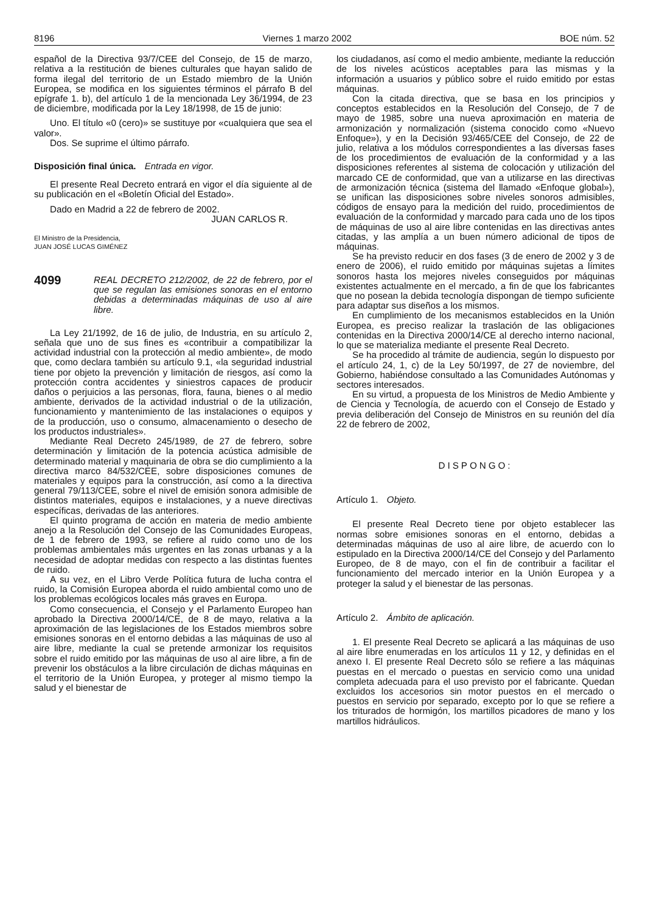8196 Viernes 1 marzo 2002 BOE núm. 52
español de la Directiva 93/7/CEE del Consejo, de 15 de marzo, relativa a la restitución de bienes culturales que hayan salido de forma ilegal del territorio de un Estado miembro de la Unión Europea, se modifica en los siguientes términos el párrafo B del epígrafe 1. b), del artículo 1 de la mencionada Ley 36/1994, de 23 de diciembre, modificada por la Ley 18/1998, de 15 de junio:
Uno. El título «0 (cero)» se sustituye por «cualquiera que sea el valor».
Dos. Se suprime el último párrafo.
Disposición final única. Entrada en vigor.
El presente Real Decreto entrará en vigor el día siguiente al de su publicación en el «Boletín Oficial del Estado».
Dado en Madrid a 22 de febrero de 2002.
JUAN CARLOS R.
El Ministro de la Presidencia,
JUAN JOSÉ LUCAS GIMÉNEZ
4099
REAL DECRETO 212/2002, de 22 de febrero, por el que se regulan las emisiones sonoras en el entorno debidas a determinadas máquinas de uso al aire libre.
La Ley 21/1992, de 16 de julio, de Industria, en su artículo 2, señala que uno de sus fines es «contribuir a compatibilizar la actividad industrial con la protección al medio ambiente», de modo que, como declara también su artículo 9.1, «la seguridad industrial tiene por objeto la prevención y limitación de riesgos, así como la protección contra accidentes y siniestros capaces de producir daños o perjuicios a las personas, flora, fauna, bienes o al medio ambiente, derivados de la actividad industrial o de la utilización, funcionamiento y mantenimiento de las instalaciones o equipos y de la producción, uso o consumo, almacenamiento o desecho de los productos industriales».
Mediante Real Decreto 245/1989, de 27 de febrero, sobre determinación y limitación de la potencia acústica admisible de determinado material y maquinaria de obra se dio cumplimiento a la directiva marco 84/532/CEE, sobre disposiciones comunes de materiales y equipos para la construcción, así como a la directiva general 79/113/CEE, sobre el nivel de emisión sonora admisible de distintos materiales, equipos e instalaciones, y a nueve directivas específicas, derivadas de las anteriores.
El quinto programa de acción en materia de medio ambiente anejo a la Resolución del Consejo de las Comunidades Europeas, de 1 de febrero de 1993, se refiere al ruido como uno de los problemas ambientales más urgentes en las zonas urbanas y a la necesidad de adoptar medidas con respecto a las distintas fuentes de ruido.
A su vez, en el Libro Verde Política futura de lucha contra el ruido, la Comisión Europea aborda el ruido ambiental como uno de los problemas ecológicos locales más graves en Europa.
Como consecuencia, el Consejo y el Parlamento Europeo han aprobado la Directiva 2000/14/CE, de 8 de mayo, relativa a la aproximación de las legislaciones de los Estados miembros sobre emisiones sonoras en el entorno debidas a las máquinas de uso al aire libre, mediante la cual se pretende armonizar los requisitos sobre el ruido emitido por las máquinas de uso al aire libre, a fin de prevenir los obstáculos a la libre circulación de dichas máquinas en el territorio de la Unión Europea, y proteger al mismo tiempo la salud y el bienestar de
los ciudadanos, así como el medio ambiente, mediante la reducción de los niveles acústicos aceptables para las mismas y la información a usuarios y público sobre el ruido emitido por estas máquinas.
Con la citada directiva, que se basa en los principios y conceptos establecidos en la Resolución del Consejo, de 7 de mayo de 1985, sobre una nueva aproximación en materia de armonización y normalización (sistema conocido como «Nuevo Enfoque»), y en la Decisión 93/465/CEE del Consejo, de 22 de julio, relativa a los módulos correspondientes a las diversas fases de los procedimientos de evaluación de la conformidad y a las disposiciones referentes al sistema de colocación y utilización del marcado CE de conformidad, que van a utilizarse en las directivas de armonización técnica (sistema del llamado «Enfoque global»), se unifican las disposiciones sobre niveles sonoros admisibles, códigos de ensayo para la medición del ruido, procedimientos de evaluación de la conformidad y marcado para cada uno de los tipos de máquinas de uso al aire libre contenidas en las directivas antes citadas, y las amplía a un buen número adicional de tipos de máquinas.
Se ha previsto reducir en dos fases (3 de enero de 2002 y 3 de enero de 2006), el ruido emitido por máquinas sujetas a límites sonoros hasta los mejores niveles conseguidos por máquinas existentes actualmente en el mercado, a fin de que los fabricantes que no posean la debida tecnología dispongan de tiempo suficiente para adaptar sus diseños a los mismos.
En cumplimiento de los mecanismos establecidos en la Unión Europea, es preciso realizar la traslación de las obligaciones contenidas en la Directiva 2000/14/CE al derecho interno nacional, lo que se materializa mediante el presente Real Decreto.
Se ha procedido al trámite de audiencia, según lo dispuesto por el artículo 24, 1, c) de la Ley 50/1997, de 27 de noviembre, del Gobierno, habiéndose consultado a las Comunidades Autónomas y sectores interesados.
En su virtud, a propuesta de los Ministros de Medio Ambiente y de Ciencia y Tecnología, de acuerdo con el Consejo de Estado y previa deliberación del Consejo de Ministros en su reunión del día 22 de febrero de 2002,
DISPONGO:
Artículo 1. Objeto.
El presente Real Decreto tiene por objeto establecer las normas sobre emisiones sonoras en el entorno, debidas a determinadas máquinas de uso al aire libre, de acuerdo con lo estipulado en la Directiva 2000/14/CE del Consejo y del Parlamento Europeo, de 8 de mayo, con el fin de contribuir a facilitar el funcionamiento del mercado interior en la Unión Europea y a proteger la salud y el bienestar de las personas.
Artículo 2. Ámbito de aplicación.
1. El presente Real Decreto se aplicará a las máquinas de uso al aire libre enumeradas en los artículos 11 y 12, y definidas en el anexo I. El presente Real Decreto sólo se refiere a las máquinas puestas en el mercado o puestas en servicio como una unidad completa adecuada para el uso previsto por el fabricante. Quedan excluidos los accesorios sin motor puestos en el mercado o puestos en servicio por separado, excepto por lo que se refiere a los triturados de hormigón, los martillos picadores de mano y los martillos hidráulicos.